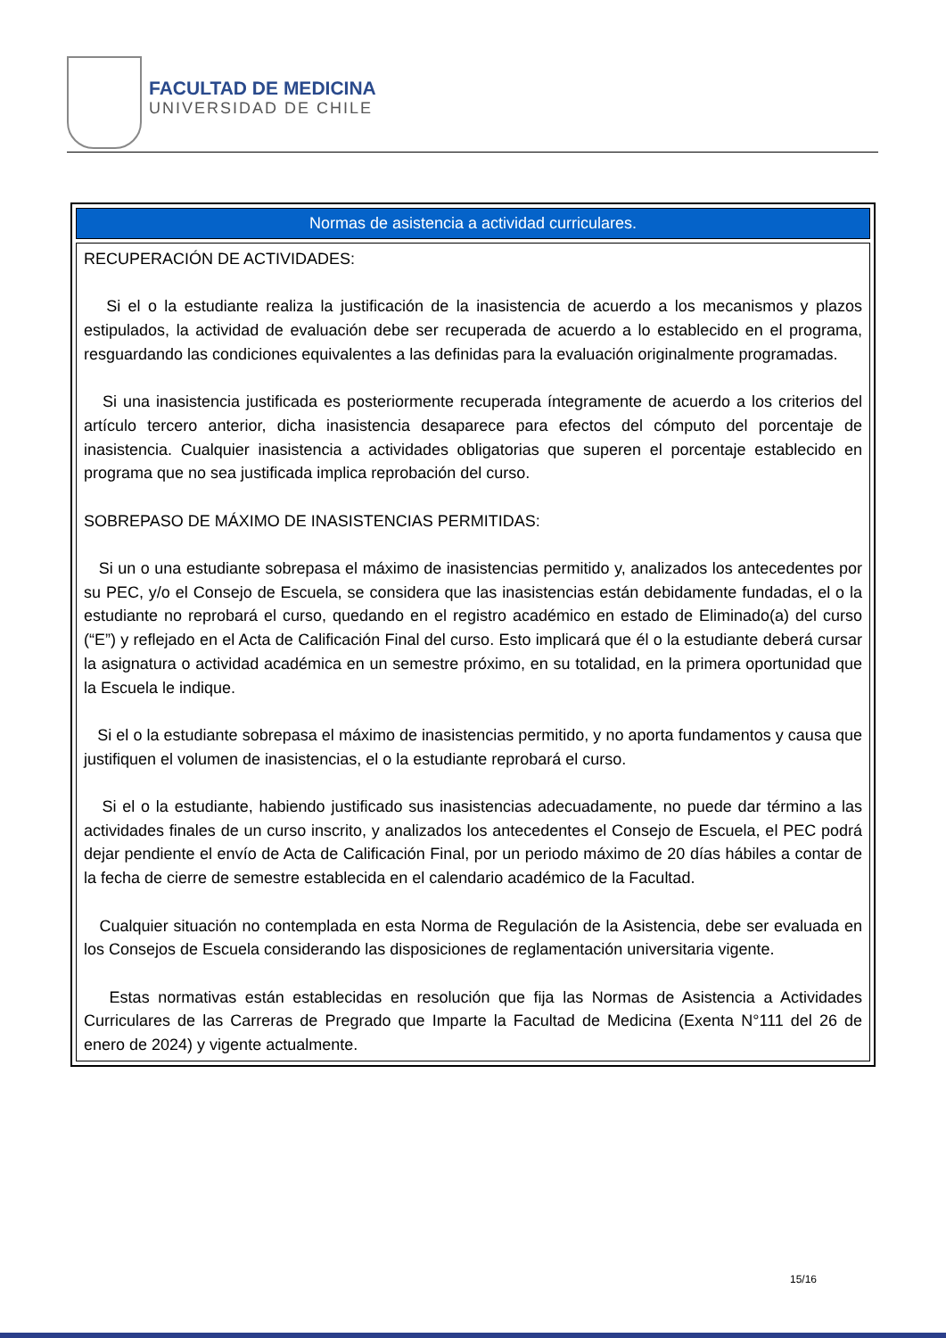FACULTAD DE MEDICINA
UNIVERSIDAD DE CHILE
| Normas de asistencia a actividad curriculares. |
| --- |
| RECUPERACIÓN DE ACTIVIDADES: Si el o la estudiante realiza la justificación de la inasistencia de acuerdo a los mecanismos y plazos estipulados, la actividad de evaluación debe ser recuperada de acuerdo a lo establecido en el programa, resguardando las condiciones equivalentes a las definidas para la evaluación originalmente programadas. Si una inasistencia justificada es posteriormente recuperada íntegramente de acuerdo a los criterios del artículo tercero anterior, dicha inasistencia desaparece para efectos del cómputo del porcentaje de inasistencia. Cualquier inasistencia a actividades obligatorias que superen el porcentaje establecido en programa que no sea justificada implica reprobación del curso. SOBREPASO DE MÁXIMO DE INASISTENCIAS PERMITIDAS: Si un o una estudiante sobrepasa el máximo de inasistencias permitido y, analizados los antecedentes por su PEC, y/o el Consejo de Escuela, se considera que las inasistencias están debidamente fundadas, el o la estudiante no reprobará el curso, quedando en el registro académico en estado de Eliminado(a) del curso (“E”) y reflejado en el Acta de Calificación Final del curso. Esto implicará que él o la estudiante deberá cursar la asignatura o actividad académica en un semestre próximo, en su totalidad, en la primera oportunidad que la Escuela le indique. Si el o la estudiante sobrepasa el máximo de inasistencias permitido, y no aporta fundamentos y causa que justifiquen el volumen de inasistencias, el o la estudiante reprobará el curso. Si el o la estudiante, habiendo justificado sus inasistencias adecuadamente, no puede dar término a las actividades finales de un curso inscrito, y analizados los antecedentes el Consejo de Escuela, el PEC podrá dejar pendiente el envío de Acta de Calificación Final, por un periodo máximo de 20 días hábiles a contar de la fecha de cierre de semestre establecida en el calendario académico de la Facultad. Cualquier situación no contemplada en esta Norma de Regulación de la Asistencia, debe ser evaluada en los Consejos de Escuela considerando las disposiciones de reglamentación universitaria vigente. Estas normativas están establecidas en resolución que fija las Normas de Asistencia a Actividades Curriculares de las Carreras de Pregrado que Imparte la Facultad de Medicina (Exenta N°111 del 26 de enero de 2024) y vigente actualmente. |
15/16